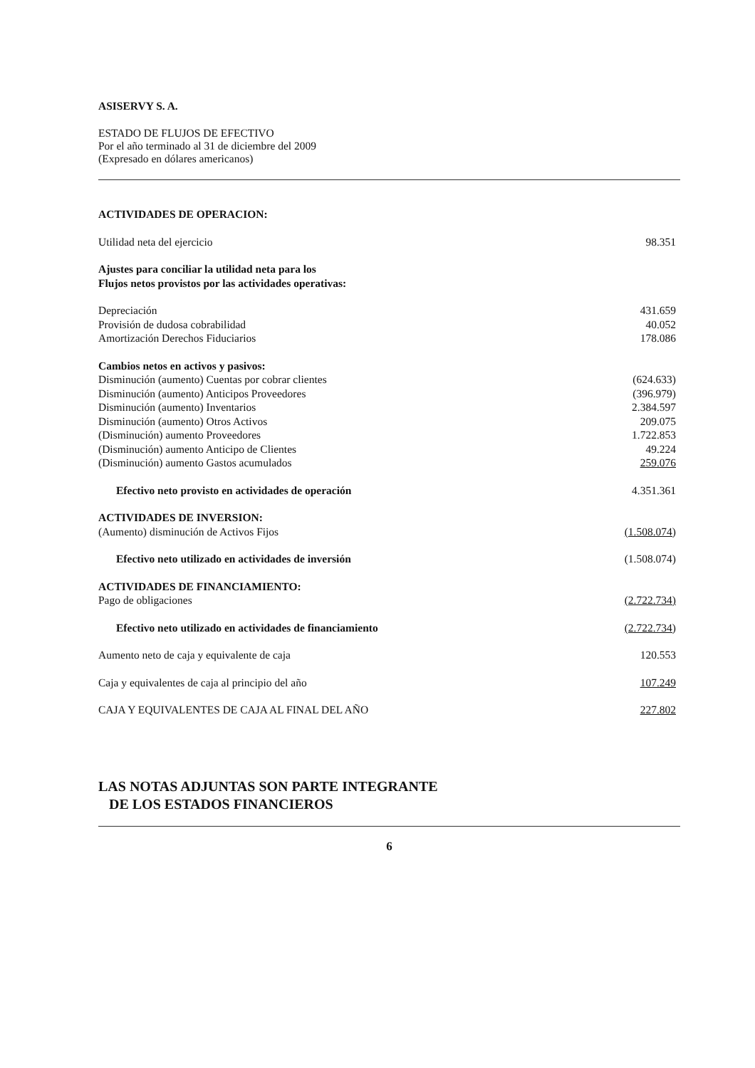ASISERVY S. A.
ESTADO DE FLUJOS DE EFECTIVO
Por el año terminado al 31 de diciembre del 2009
(Expresado en dólares americanos)
| ACTIVIDADES DE OPERACION: | |
| Utilidad neta del ejercicio | 98.351 |
| Ajustes para conciliar la utilidad neta para los Flujos netos provistos por las actividades operativas: | |
| Depreciación | 431.659 |
| Provisión de dudosa cobrabilidad | 40.052 |
| Amortización Derechos Fiduciarios | 178.086 |
| Cambios netos en activos y pasivos: | |
| Disminución (aumento) Cuentas por cobrar clientes | (624.633) |
| Disminución (aumento) Anticipos Proveedores | (396.979) |
| Disminución (aumento) Inventarios | 2.384.597 |
| Disminución (aumento) Otros Activos | 209.075 |
| (Disminución) aumento Proveedores | 1.722.853 |
| (Disminución) aumento Anticipo de Clientes | 49.224 |
| (Disminución) aumento Gastos acumulados | 259.076 |
| Efectivo neto provisto en actividades de operación | 4.351.361 |
| ACTIVIDADES DE INVERSION: | |
| (Aumento) disminución de Activos Fijos | (1.508.074) |
| Efectivo neto utilizado en actividades de inversión | (1.508.074) |
| ACTIVIDADES DE FINANCIAMIENTO: | |
| Pago de obligaciones | (2.722.734) |
| Efectivo neto utilizado en actividades de financiamiento | (2.722.734) |
| Aumento neto de caja y equivalente de caja | 120.553 |
| Caja y equivalentes de caja al principio del año | 107.249 |
| CAJA Y EQUIVALENTES DE CAJA AL FINAL DEL AÑO | 227.802 |
LAS NOTAS ADJUNTAS SON PARTE INTEGRANTE
DE LOS ESTADOS FINANCIEROS
6